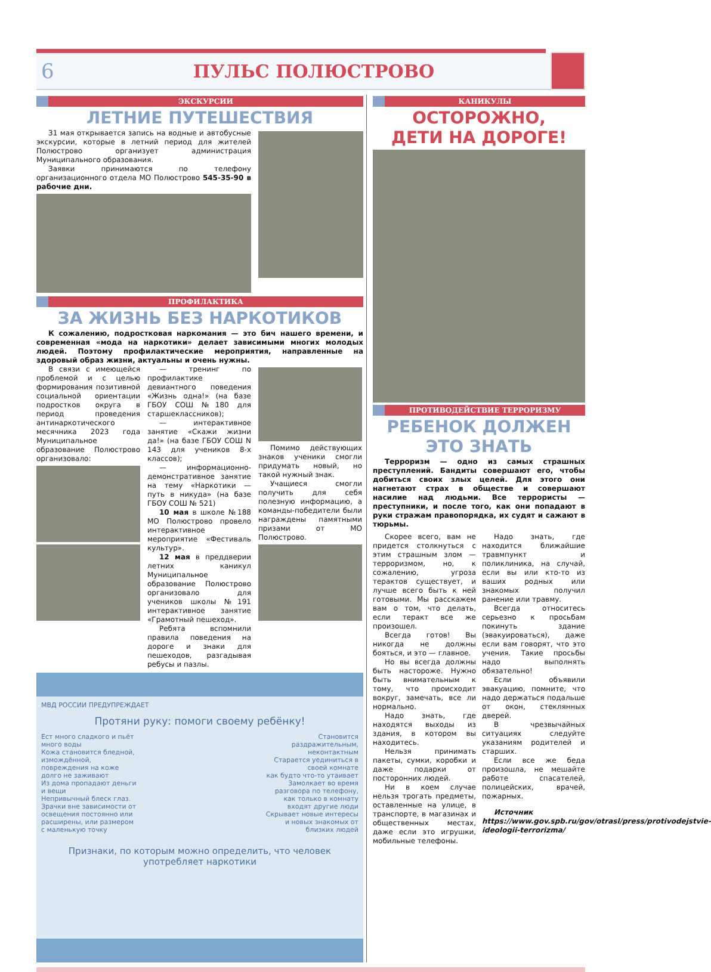6 ПУЛЬС ПОЛЮСТРОВО
ЭКСКУРСИИ
ЛЕТНИЕ ПУТЕШЕСТВИЯ
31 мая открывается запись на водные и автобусные экскурсии, которые в летний период для жителей Полюстрово организует администрация Муниципального образования.
Заявки принимаются по телефону организационного отдела МО Полюстрово 545-35-90 в рабочие дни.
ПРОФИЛАКТИКА
ЗА ЖИЗНЬ БЕЗ НАРКОТИКОВ
К сожалению, подростковая наркомания — это бич нашего времени, и современная «мода на наркотики» делает зависимыми многих молодых людей. Поэтому профилактические мероприятия, направленные на здоровый образ жизни, актуальны и очень нужны.
В связи с имеющейся проблемой и с целью формирования позитивной социальной ориентации подростков округа в период проведения антинаркотического месячника 2023 года Муниципальное образование Полюстрово организовало:
— тренинг по профилактике девиантного поведения «Жизнь одна!» (на базе ГБОУ СОШ №180 для старшеклассников);
— интерактивное занятие «Скажи жизни да!» (на базе ГБОУ СОШ N 143 для учеников 8-х классов);
— информационно-демонстративное занятие на тему «Наркотики — путь в никуда» (на базе ГБОУ СОШ № 521)
10 мая в школе №188 МО Полюстрово провело интерактивное мероприятие «Фестиваль культур».
12 мая в преддверии летних каникул Муниципальное образование Полюстрово организовало для учеников школы №191 интерактивное занятие «Грамотный пешеход».
Ребята вспомнили правила поведения на дороге и знаки для пешеходов, разгадывая ребусы и пазлы.
Помимо действующих знаков ученики смогли придумать новый, но такой нужный знак.
Учащиеся смогли получить для себя полезную информацию, а команды-победители были награждены памятными призами от МО Полюстрово.
МВД РОССИИ ПРЕДУПРЕЖДАЕТ
Протяни руку: помоги своему ребёнку!
Ест много сладкого и пьёт много воды
Кожа становится бледной, измождённой, повреждения на коже долго не заживают
Из дома пропадают деньги и вещи
Непривычный блеск глаз. Зрачки вне зависимости от освещения постоянно или расширены, или размером с маленькую точку
Становится раздражительным, неконтактным
Старается уединиться в своей комнате
как будто что-то утаивает
Замолкает во время разговора по телефону, как только в комнату входят другие люди
Скрывает новые интересы и новых знакомых от близких людей
Признаки, по которым можно определить, что человек употребляет наркотики
КАНИКУЛЫ
ОСТОРОЖНО,
ДЕТИ НА ДОРОГЕ!
ПРОТИВОДЕЙСТВИЕ ТЕРРОРИЗМУ
РЕБЕНОК ДОЛЖЕН
ЭТО ЗНАТЬ
Терроризм — одно из самых страшных преступлений. Бандиты совершают его, чтобы добиться своих злых целей. Для этого они нагнетают страх в обществе и совершают насилие над людьми. Все террористы — преступники, и после того, как они попадают в руки стражам правопорядка, их судят и сажают в тюрьмы.
Скорее всего, вам не придется столкнуться с этим страшным злом — терроризмом, но, к сожалению, угроза терактов существует, и лучше всего быть к ней готовыми. Мы расскажем вам о том, что делать, если теракт все же произошел.
Всегда готов! Вы никогда не должны бояться, и это — главное.
Но вы всегда должны быть настороже. Нужно быть внимательным к тому, что происходит вокруг, замечать, все ли нормально.
Надо знать, где находятся выходы из здания, в котором вы находитесь.
Нельзя принимать пакеты, сумки, коробки и даже подарки от посторонних людей.
Ни в коем случае нельзя трогать предметы, оставленные на улице, в транспорте, в магазинах и общественных местах, даже если это игрушки, мобильные телефоны.
Надо знать, где находится ближайшие травмпункт и поликлиника, на случай, если вы или кто-то из ваших родных или знакомых получил ранение или травму.
Всегда относитесь серьезно к просьбам покинуть здание (эвакуироваться), даже если вам говорят, что это учения. Такие просьбы надо выполнять обязательно!
Если объявили эвакуацию, помните, что надо держаться подальше от окон, стеклянных дверей.
В чрезвычайных ситуациях следуйте указаниям родителей и старших.
Если все же беда произошла, не мешайте работе спасателей, полицейских, врачей, пожарных.
Источник https://www.gov.spb.ru/gov/otrasl/press/protivodejstvie-ideologii-terrorizma/